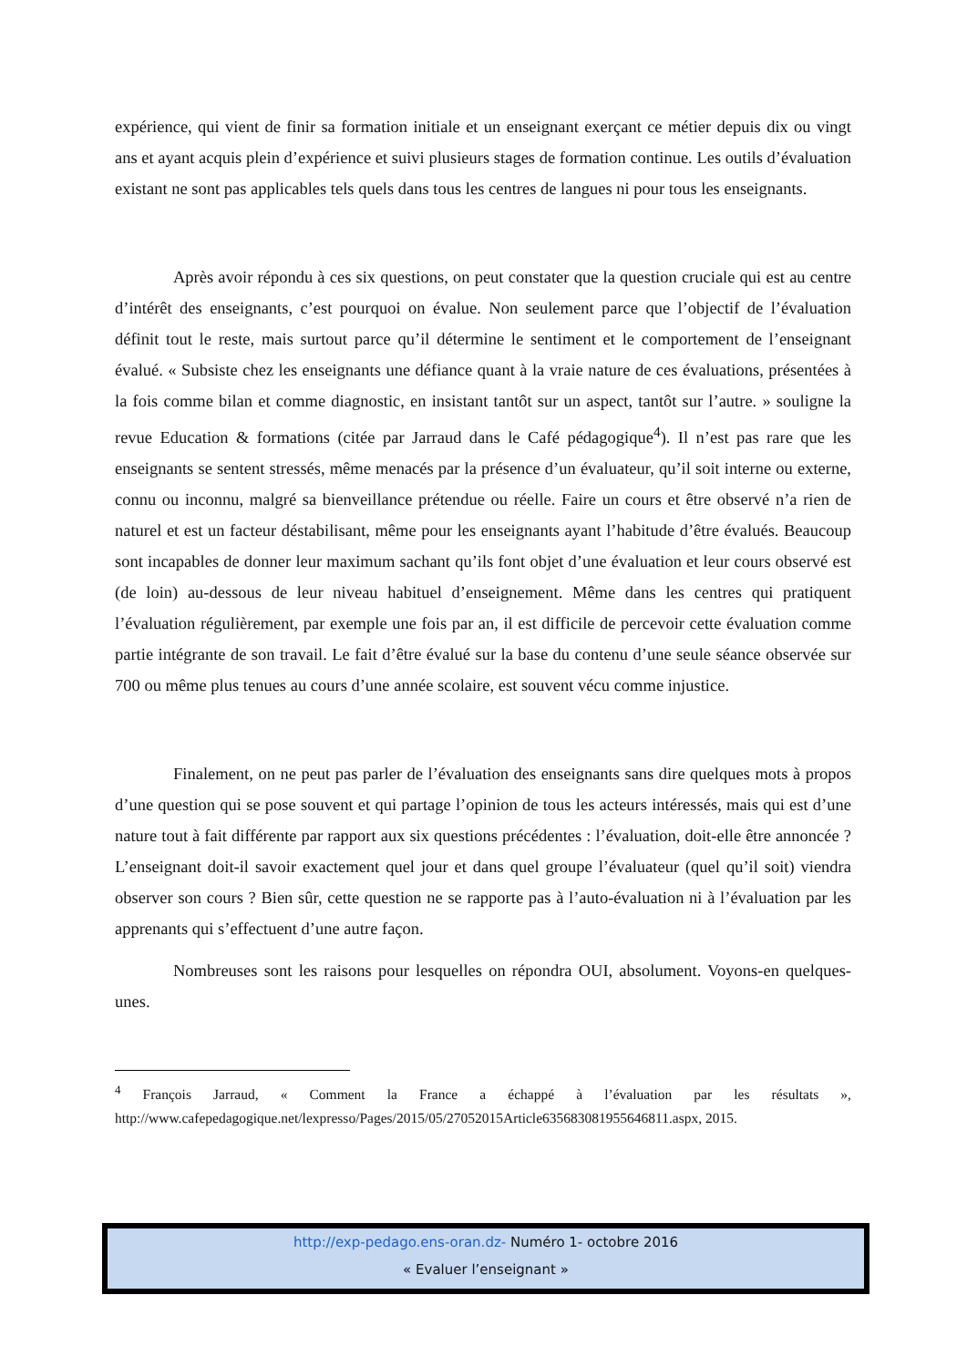expérience, qui vient de finir sa formation initiale et un enseignant exerçant ce métier depuis dix ou vingt ans et ayant acquis plein d’expérience et suivi plusieurs stages de formation continue. Les outils d’évaluation existant ne sont pas applicables tels quels dans tous les centres de langues ni pour tous les enseignants.
Après avoir répondu à ces six questions, on peut constater que la question cruciale qui est au centre d’intérêt des enseignants, c’est pourquoi on évalue. Non seulement parce que l’objectif de l’évaluation définit tout le reste, mais surtout parce qu’il détermine le sentiment et le comportement de l’enseignant évalué. « Subsiste chez les enseignants une défiance quant à la vraie nature de ces évaluations, présentées à la fois comme bilan et comme diagnostic, en insistant tantôt sur un aspect, tantôt sur l’autre. » souligne la revue Education & formations (citée par Jarraud dans le Café pédagogique<sup>4</sup>). Il n’est pas rare que les enseignants se sentent stressés, même menacés par la présence d’un évaluateur, qu’il soit interne ou externe, connu ou inconnu, malgré sa bienveillance prétendue ou réelle. Faire un cours et être observé n’a rien de naturel et est un facteur déstabilisant, même pour les enseignants ayant l’habitude d’être évalués. Beaucoup sont incapables de donner leur maximum sachant qu’ils font objet d’une évaluation et leur cours observé est (de loin) au-dessous de leur niveau habituel d’enseignement. Même dans les centres qui pratiquent l’évaluation régulièrement, par exemple une fois par an, il est difficile de percevoir cette évaluation comme partie intégrante de son travail. Le fait d’être évalué sur la base du contenu d’une seule séance observée sur 700 ou même plus tenues au cours d’une année scolaire, est souvent vécu comme injustice.
Finalement, on ne peut pas parler de l’évaluation des enseignants sans dire quelques mots à propos d’une question qui se pose souvent et qui partage l’opinion de tous les acteurs intéressés, mais qui est d’une nature tout à fait différente par rapport aux six questions précédentes : l’évaluation, doit-elle être annoncée ? L’enseignant doit-il savoir exactement quel jour et dans quel groupe l’évaluateur (quel qu’il soit) viendra observer son cours ? Bien sûr, cette question ne se rapporte pas à l’auto-évaluation ni à l’évaluation par les apprenants qui s’effectuent d’une autre façon.
Nombreuses sont les raisons pour lesquelles on répondra OUI, absolument. Voyons-en quelques-unes.
<sup>4</sup> François Jarraud, « Comment la France a échappé à l’évaluation par les résultats », http://www.cafepedagogique.net/lexpresso/Pages/2015/05/27052015Article635683081955646811.aspx, 2015.
http://exp-pedago.ens-oran.dz- Numéro 1- octobre 2016
« Evaluer l’enseignant »